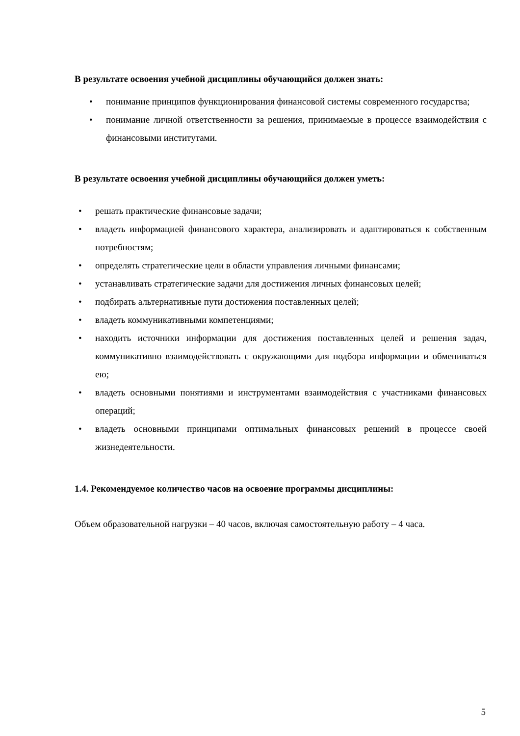В результате освоения учебной дисциплины обучающийся должен знать:
• понимание принципов функционирования финансовой системы современного государства;
• понимание личной ответственности за решения, принимаемые в процессе взаимодействия с финансовыми институтами.
В результате освоения учебной дисциплины обучающийся должен уметь:
• решать практические финансовые задачи;
• владеть информацией финансового характера, анализировать и адаптироваться к собственным потребностям;
• определять стратегические цели в области управления личными финансами;
• устанавливать стратегические задачи для достижения личных финансовых целей;
• подбирать альтернативные пути достижения поставленных целей;
• владеть коммуникативными компетенциями;
• находить источники информации для достижения поставленных целей и решения задач, коммуникативно взаимодействовать с окружающими для подбора информации и обмениваться ею;
• владеть основными понятиями и инструментами взаимодействия с участниками финансовых операций;
• владеть основными принципами оптимальных финансовых решений в процессе своей жизнедеятельности.
1.4. Рекомендуемое количество часов на освоение программы дисциплины:
Объем образовательной нагрузки – 40 часов, включая самостоятельную работу – 4 часа.
5